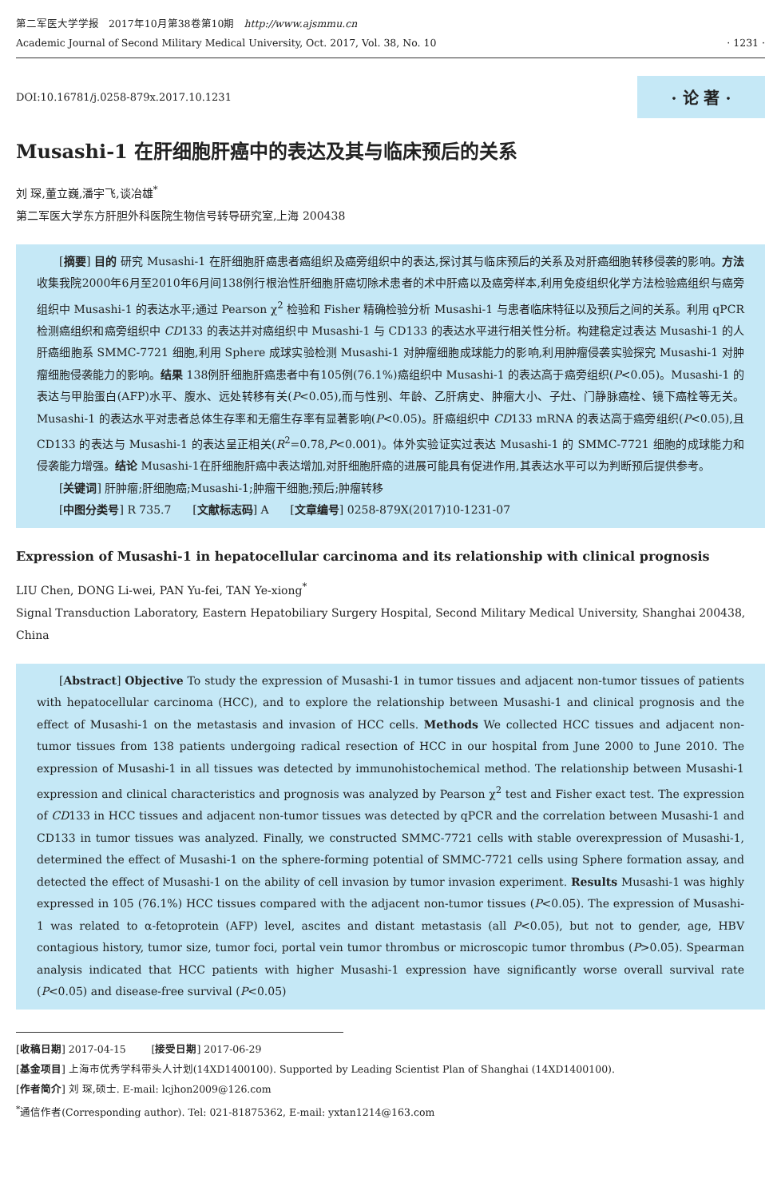第二军医大学学报 2017年10月第38卷第10期 http://www.ajsmmu.cn
Academic Journal of Second Military Medical University, Oct. 2017, Vol. 38, No. 10
· 1231 ·
DOI:10.16781/j.0258-879x.2017.10.1231 · 论 著 ·
Musashi-1 在肝细胞肝癌中的表达及其与临床预后的关系
刘 琛,董立巍,潘宇飞,谈冶雄<sup>*</sup>
第二军医大学东方肝胆外科医院生物信号转导研究室,上海 200438
[摘要] 目的 研究 Musashi-1 在肝细胞肝癌患者癌组织及癌旁组织中的表达,探讨其与临床预后的关系及对肝癌细胞转移侵袭的影响。方法 收集我院2000年6月至2010年6月间138例行根治性肝细胞肝癌切除术患者的术中肝癌以及癌旁样本,利用免疫组织化学方法检验癌组织与癌旁组织中 Musashi-1 的表达水平;通过 Pearson χ<sup>2</sup> 检验和 Fisher 精确检验分析 Musashi-1 与患者临床特征以及预后之间的关系。利用 qPCR 检测癌组织和癌旁组织中 CD133 的表达并对癌组织中 Musashi-1 与 CD133 的表达水平进行相关性分析。构建稳定过表达 Musashi-1 的人肝癌细胞系 SMMC-7721 细胞,利用 Sphere 成球实验检测 Musashi-1 对肿瘤细胞成球能力的影响,利用肿瘤侵袭实验探究 Musashi-1 对肿瘤细胞侵袭能力的影响。结果 138例肝细胞肝癌患者中有105例(76.1%)癌组织中 Musashi-1 的表达高于癌旁组织(P<0.05)。Musashi-1 的表达与甲胎蛋白(AFP)水平、腹水、远处转移有关(P<0.05),而与性别、年龄、乙肝病史、肿瘤大小、子灶、门静脉癌栓、镜下癌栓等无关。Musashi-1 的表达水平对患者总体生存率和无瘤生存率有显著影响(P<0.05)。肝癌组织中 CD133 mRNA 的表达高于癌旁组织(P<0.05),且 CD133 的表达与 Musashi-1 的表达呈正相关(R<sup>2</sup>=0.78,P<0.001)。体外实验证实过表达 Musashi-1 的 SMMC-7721 细胞的成球能力和侵袭能力增强。结论 Musashi-1在肝细胞肝癌中表达增加,对肝细胞肝癌的进展可能具有促进作用,其表达水平可以为判断预后提供参考。
[关键词] 肝肿瘤;肝细胞癌;Musashi-1;肿瘤干细胞;预后;肿瘤转移
[中图分类号] R 735.7 [文献标志码] A [文章编号] 0258-879X(2017)10-1231-07
Expression of Musashi-1 in hepatocellular carcinoma and its relationship with clinical prognosis
LIU Chen, DONG Li-wei, PAN Yu-fei, TAN Ye-xiong<sup>*</sup>
Signal Transduction Laboratory, Eastern Hepatobiliary Surgery Hospital, Second Military Medical University, Shanghai 200438, China
[Abstract] Objective To study the expression of Musashi-1 in tumor tissues and adjacent non-tumor tissues of patients with hepatocellular carcinoma (HCC), and to explore the relationship between Musashi-1 and clinical prognosis and the effect of Musashi-1 on the metastasis and invasion of HCC cells. Methods We collected HCC tissues and adjacent non-tumor tissues from 138 patients undergoing radical resection of HCC in our hospital from June 2000 to June 2010. The expression of Musashi-1 in all tissues was detected by immunohistochemical method. The relationship between Musashi-1 expression and clinical characteristics and prognosis was analyzed by Pearson χ<sup>2</sup> test and Fisher exact test. The expression of CD133 in HCC tissues and adjacent non-tumor tissues was detected by qPCR and the correlation between Musashi-1 and CD133 in tumor tissues was analyzed. Finally, we constructed SMMC-7721 cells with stable overexpression of Musashi-1, determined the effect of Musashi-1 on the sphere-forming potential of SMMC-7721 cells using Sphere formation assay, and detected the effect of Musashi-1 on the ability of cell invasion by tumor invasion experiment. Results Musashi-1 was highly expressed in 105 (76.1%) HCC tissues compared with the adjacent non-tumor tissues (P<0.05). The expression of Musashi-1 was related to α-fetoprotein (AFP) level, ascites and distant metastasis (all P<0.05), but not to gender, age, HBV contagious history, tumor size, tumor foci, portal vein tumor thrombus or microscopic tumor thrombus (P>0.05). Spearman analysis indicated that HCC patients with higher Musashi-1 expression have significantly worse overall survival rate (P<0.05) and disease-free survival (P<0.05)
[收稿日期] 2017-04-15 [接受日期] 2017-06-29
[基金项目] 上海市优秀学科带头人计划(14XD1400100). Supported by Leading Scientist Plan of Shanghai (14XD1400100).
[作者简介] 刘 琛,硕士. E-mail: lcjhon2009@126.com
<sup>*</sup> 通信作者(Corresponding author). Tel: 021-81875362, E-mail: yxtan1214@163.com